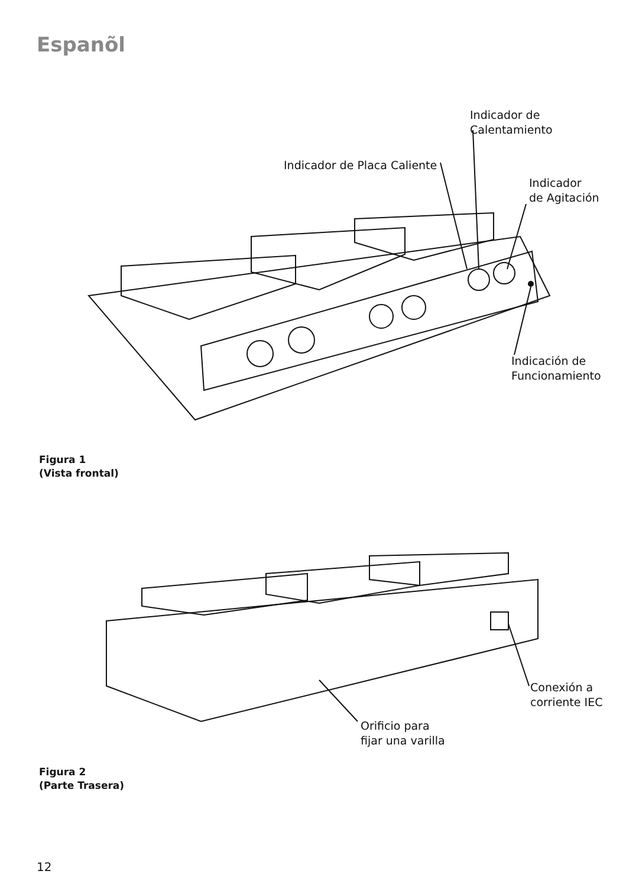Espanõl
Indicador de
Calentamiento
Indicador de Placa Caliente
Indicador
de Agitación
Indicación de
Funcionamiento
Figura 1
(Vista frontal)
Conexión a
corriente IEC
Orificio para
fijar una varilla
Figura 2
(Parte Trasera)
12